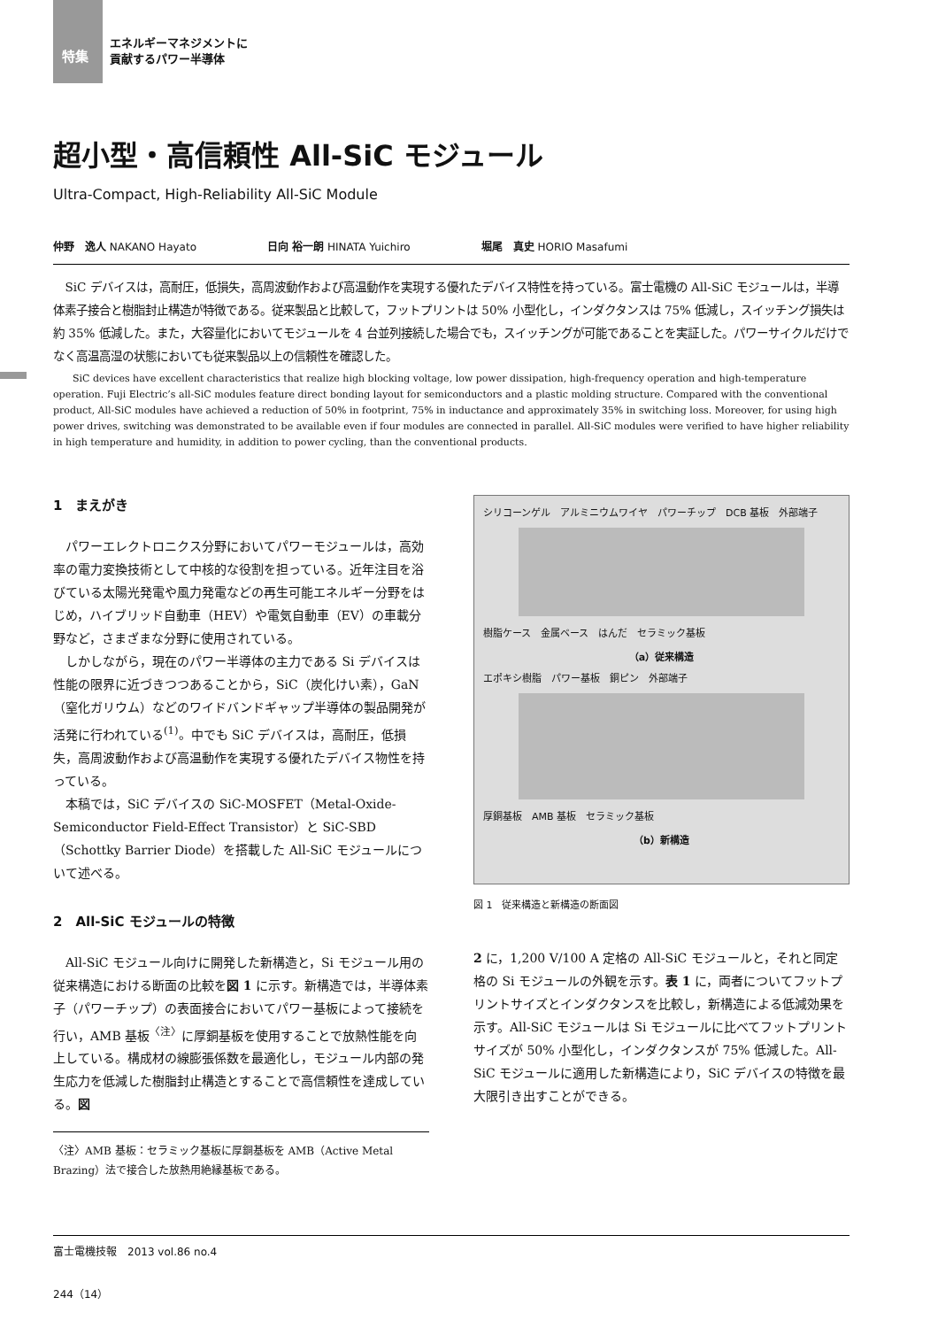特集
エネルギーマネジメントに
貢献するパワー半導体
超小型・高信頼性 All-SiC モジュール
Ultra-Compact, High-Reliability All-SiC Module
仲野　逸人 NAKANO Hayato 日向 裕一朗 HINATA Yuichiro 堀尾　真史 HORIO Masafumi
SiC デバイスは，高耐圧，低損失，高周波動作および高温動作を実現する優れたデバイス特性を持っている。富士電機の All-SiC モジュールは，半導体素子接合と樹脂封止構造が特徴である。従来製品と比較して，フットプリントは 50% 小型化し，インダクタンスは 75% 低減し，スイッチング損失は約 35% 低減した。また，大容量化においてモジュールを 4 台並列接続した場合でも，スイッチングが可能であることを実証した。パワーサイクルだけでなく高温高湿の状態においても従来製品以上の信頼性を確認した。
SiC devices have excellent characteristics that realize high blocking voltage, low power dissipation, high-frequency operation and high-temperature operation. Fuji Electric’s all-SiC modules feature direct bonding layout for semiconductors and a plastic molding structure. Compared with the conventional product, All-SiC modules have achieved a reduction of 50% in footprint, 75% in inductance and approximately 35% in switching loss. Moreover, for using high power drives, switching was demonstrated to be available even if four modules are connected in parallel. All-SiC modules were verified to have higher reliability in high temperature and humidity, in addition to power cycling, than the conventional products.
1　まえがき
パワーエレクトロニクス分野においてパワーモジュールは，高効率の電力変換技術として中核的な役割を担っている。近年注目を浴びている太陽光発電や風力発電などの再生可能エネルギー分野をはじめ，ハイブリッド自動車（HEV）や電気自動車（EV）の車載分野など，さまざまな分野に使用されている。
しかしながら，現在のパワー半導体の主力である Si デバイスは性能の限界に近づきつつあることから，SiC（炭化けい素），GaN（窒化ガリウム）などのワイドバンドギャップ半導体の製品開発が活発に行われている<sup>(1)</sup>。中でも SiC デバイスは，高耐圧，低損失，高周波動作および高温動作を実現する優れたデバイス物性を持っている。
本稿では，SiC デバイスの SiC-MOSFET（Metal-Oxide-Semiconductor Field-Effect Transistor）と SiC-SBD（Schottky Barrier Diode）を搭載した All-SiC モジュールについて述べる。
2　All-SiC モジュールの特徴
All-SiC モジュール向けに開発した新構造と，Si モジュール用の従来構造における断面の比較を図 1 に示す。新構造では，半導体素子（パワーチップ）の表面接合においてパワー基板によって接続を行い，AMB 基板<sup>〈注〉</sup>に厚銅基板を使用することで放熱性能を向上している。構成材の線膨張係数を最適化し，モジュール内部の発生応力を低減した樹脂封止構造とすることで高信頼性を達成している。図
〈注〉AMB 基板：セラミック基板に厚銅基板を AMB（Active Metal Brazing）法で接合した放熱用絶縁基板である。
シリコーンゲル　アルミニウムワイヤ　パワーチップ　DCB 基板　外部端子
樹脂ケース　金属ベース　はんだ　セラミック基板
（a）従来構造
エポキシ樹脂　パワー基板　銅ピン　外部端子
厚銅基板　AMB 基板　セラミック基板
（b）新構造
図 1　従来構造と新構造の断面図
2 に，1,200 V/100 A 定格の All-SiC モジュールと，それと同定格の Si モジュールの外観を示す。表 1 に，両者についてフットプリントサイズとインダクタンスを比較し，新構造による低減効果を示す。All-SiC モジュールは Si モジュールに比べてフットプリントサイズが 50% 小型化し，インダクタンスが 75% 低減した。All-SiC モジュールに適用した新構造により，SiC デバイスの特徴を最大限引き出すことができる。
富士電機技報　2013 vol.86 no.4
244（14）